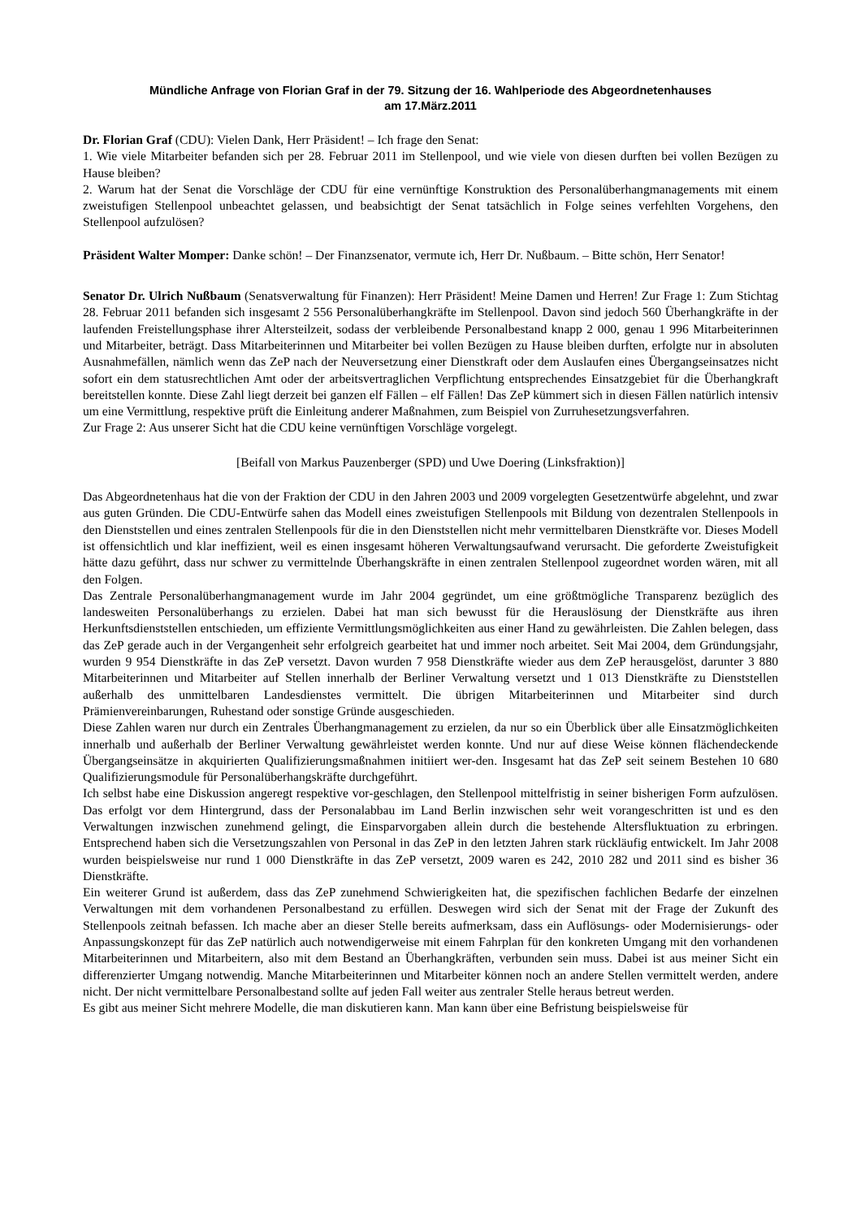Mündliche Anfrage von Florian Graf in der 79. Sitzung der 16. Wahlperiode des Abgeordnetenhauses
am 17.März.2011
Dr. Florian Graf (CDU): Vielen Dank, Herr Präsident! – Ich frage den Senat:
1. Wie viele Mitarbeiter befanden sich per 28. Februar 2011 im Stellenpool, und wie viele von diesen durften bei vollen Bezügen zu Hause bleiben?
2. Warum hat der Senat die Vorschläge der CDU für eine vernünftige Konstruktion des Personalüberhangmanagements mit einem zweistufigen Stellenpool unbeachtet gelassen, und beabsichtigt der Senat tatsächlich in Folge seines verfehlten Vorgehens, den Stellenpool aufzulösen?
Präsident Walter Momper: Danke schön! – Der Finanzsenator, vermute ich, Herr Dr. Nußbaum. – Bitte schön, Herr Senator!
Senator Dr. Ulrich Nußbaum (Senatsverwaltung für Finanzen): Herr Präsident! Meine Damen und Herren! Zur Frage 1: Zum Stichtag 28. Februar 2011 befanden sich insgesamt 2 556 Personalüberhangkräfte im Stellenpool. Davon sind jedoch 560 Überhangkräfte in der laufenden Freistellungsphase ihrer Altersteilzeit, sodass der verbleibende Personalbestand knapp 2 000, genau 1 996 Mitarbeiterinnen und Mitarbeiter, beträgt. Dass Mitarbeiterinnen und Mitarbeiter bei vollen Bezügen zu Hause bleiben durften, erfolgte nur in absoluten Ausnahmefällen, nämlich wenn das ZeP nach der Neuversetzung einer Dienstkraft oder dem Auslaufen eines Übergangseinsatzes nicht sofort ein dem statusrechtlichen Amt oder der arbeitsvertraglichen Verpflichtung entsprechendes Einsatzgebiet für die Überhangkraft bereitstellen konnte. Diese Zahl liegt derzeit bei ganzen elf Fällen – elf Fällen! Das ZeP kümmert sich in diesen Fällen natürlich intensiv um eine Vermittlung, respektive prüft die Einleitung anderer Maßnahmen, zum Beispiel von Zurruhesetzungsverfahren.
Zur Frage 2: Aus unserer Sicht hat die CDU keine vernünftigen Vorschläge vorgelegt.
[Beifall von Markus Pauzenberger (SPD) und Uwe Doering (Linksfraktion)]
Das Abgeordnetenhaus hat die von der Fraktion der CDU in den Jahren 2003 und 2009 vorgelegten Gesetzentwürfe abgelehnt, und zwar aus guten Gründen. Die CDU-Entwürfe sahen das Modell eines zweistufigen Stellenpools mit Bildung von dezentralen Stellenpools in den Dienststellen und eines zentralen Stellenpools für die in den Dienststellen nicht mehr vermittelbaren Dienstkräfte vor. Dieses Modell ist offensichtlich und klar ineffizient, weil es einen insgesamt höheren Verwaltungsaufwand verursacht. Die geforderte Zweistufigkeit hätte dazu geführt, dass nur schwer zu vermittelnde Überhangskräfte in einen zentralen Stellenpool zugeordnet worden wären, mit all den Folgen.
Das Zentrale Personalüberhangmanagement wurde im Jahr 2004 gegründet, um eine größtmögliche Transparenz bezüglich des landesweiten Personalüberhangs zu erzielen. Dabei hat man sich bewusst für die Herauslösung der Dienstkräfte aus ihren Herkunftsdienststellen entschieden, um effiziente Vermittlungsmöglichkeiten aus einer Hand zu gewährleisten. Die Zahlen belegen, dass das ZeP gerade auch in der Vergangenheit sehr erfolgreich gearbeitet hat und immer noch arbeitet. Seit Mai 2004, dem Gründungsjahr, wurden 9 954 Dienstkräfte in das ZeP versetzt. Davon wurden 7 958 Dienstkräfte wieder aus dem ZeP herausgelöst, darunter 3 880 Mitarbeiterinnen und Mitarbeiter auf Stellen innerhalb der Berliner Verwaltung versetzt und 1 013 Dienstkräfte zu Dienststellen außerhalb des unmittelbaren Landesdienstes vermittelt. Die übrigen Mitarbeiterinnen und Mitarbeiter sind durch Prämienvereinbarungen, Ruhestand oder sonstige Gründe ausgeschieden.
Diese Zahlen waren nur durch ein Zentrales Überhangmanagement zu erzielen, da nur so ein Überblick über alle Einsatzmöglichkeiten innerhalb und außerhalb der Berliner Verwaltung gewährleistet werden konnte. Und nur auf diese Weise können flächendeckende Übergangseinsätze in akquirierten Qualifizierungsmaßnahmen initiiert wer-den. Insgesamt hat das ZeP seit seinem Bestehen 10 680 Qualifizierungsmodule für Personalüberhangskräfte durchgeführt.
Ich selbst habe eine Diskussion angeregt respektive vor-geschlagen, den Stellenpool mittelfristig in seiner bisherigen Form aufzulösen. Das erfolgt vor dem Hintergrund, dass der Personalabbau im Land Berlin inzwischen sehr weit vorangeschritten ist und es den Verwaltungen inzwischen zunehmend gelingt, die Einsparvorgaben allein durch die bestehende Altersfluktuation zu erbringen. Entsprechend haben sich die Versetzungszahlen von Personal in das ZeP in den letzten Jahren stark rückläufig entwickelt. Im Jahr 2008 wurden beispielsweise nur rund 1 000 Dienstkräfte in das ZeP versetzt, 2009 waren es 242, 2010 282 und 2011 sind es bisher 36 Dienstkräfte.
Ein weiterer Grund ist außerdem, dass das ZeP zunehmend Schwierigkeiten hat, die spezifischen fachlichen Bedarfe der einzelnen Verwaltungen mit dem vorhandenen Personalbestand zu erfüllen. Deswegen wird sich der Senat mit der Frage der Zukunft des Stellenpools zeitnah befassen. Ich mache aber an dieser Stelle bereits aufmerksam, dass ein Auflösungs- oder Modernisierungs- oder Anpassungskonzept für das ZeP natürlich auch notwendigerweise mit einem Fahrplan für den konkreten Umgang mit den vorhandenen Mitarbeiterinnen und Mitarbeitern, also mit dem Bestand an Überhangkräften, verbunden sein muss. Dabei ist aus meiner Sicht ein differenzierter Umgang notwendig. Manche Mitarbeiterinnen und Mitarbeiter können noch an andere Stellen vermittelt werden, andere nicht. Der nicht vermittelbare Personalbestand sollte auf jeden Fall weiter aus zentraler Stelle heraus betreut werden.
Es gibt aus meiner Sicht mehrere Modelle, die man diskutieren kann. Man kann über eine Befristung beispielsweise für